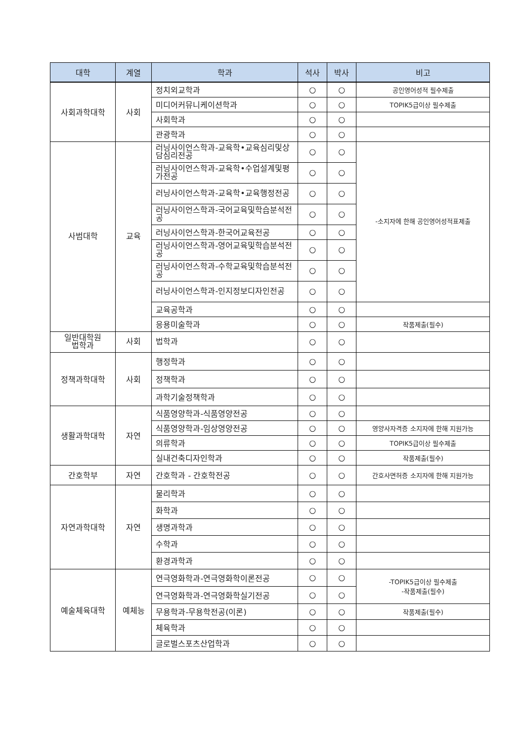| 대학 | 계열 | 학과 | 석사 | 박사 | 비고 |
| --- | --- | --- | --- | --- | --- |
| 사회과학대학 | 사회 | 정치외교학과 | ○ | ○ | 공인영어성적 필수제출 |
| | | 미디어커뮤니케이션학과 | ○ | ○ | TOPIK5급이상 필수제출 |
| | | 사회학과 | ○ | ○ | |
| | | 관광학과 | ○ | ○ | |
| 사범대학 | 교육 | 러닝사이언스학과-교육학•교육심리및상담심리전공 | ○ | ○ | -소지자에 한해 공인영어성적표제출 |
| | | 러닝사이언스학과-교육학•수업설계및평가전공 | ○ | ○ | |
| | | 러닝사이언스학과-교육학•교육행정전공 | ○ | ○ | |
| | | 러닝사이언스학과-국어교육및학습분석전공 | ○ | ○ | |
| | | 러닝사이언스학과-한국어교육전공 | ○ | ○ | |
| | | 러닝사이언스학과-영어교육및학습분석전공 | ○ | ○ | |
| | | 러닝사이언스학과-수학교육및학습분석전공 | ○ | ○ | |
| | | 러닝사이언스학과-인지정보디자인전공 | ○ | ○ | |
| | | 교육공학과 | ○ | ○ | |
| | | 응용미술학과 | ○ | ○ | 작품제출(필수) |
| 일반대학원 법학과 | 사회 | 법학과 | ○ | ○ | |
| 정책과학대학 | 사회 | 행정학과 | ○ | ○ | |
| | | 정책학과 | ○ | ○ | |
| | | 과학기술정책학과 | ○ | ○ | |
| 생활과학대학 | 자연 | 식품영양학과-식품영양전공 | ○ | ○ | |
| | | 식품영양학과-임상영양전공 | ○ | ○ | 영양사자격증 소지자에 한해 지원가능 |
| | | 의류학과 | ○ | ○ | TOPIK5급이상 필수제출 |
| | | 실내건축디자인학과 | ○ | ○ | 작품제출(필수) |
| 간호학부 | 자연 | 간호학과 - 간호학전공 | ○ | ○ | 간호사면허증 소지자에 한해 지원가능 |
| 자연과학대학 | 자연 | 물리학과 | ○ | ○ | |
| | | 화학과 | ○ | ○ | |
| | | 생명과학과 | ○ | ○ | |
| | | 수학과 | ○ | ○ | |
| | | 환경과학과 | ○ | ○ | |
| 예술체육대학 | 예체능 | 연극영화학과-연극영화학이론전공 | ○ | ○ | -TOPIK5급이상 필수제출 -작품제출(필수) |
| | | 연극영화학과-연극영화학실기전공 | ○ | ○ | |
| | | 무용학과-무용학전공(이론) | ○ | ○ | 작품제출(필수) |
| | | 체육학과 | ○ | ○ | |
| | | 글로벌스포츠산업학과 | ○ | ○ | |